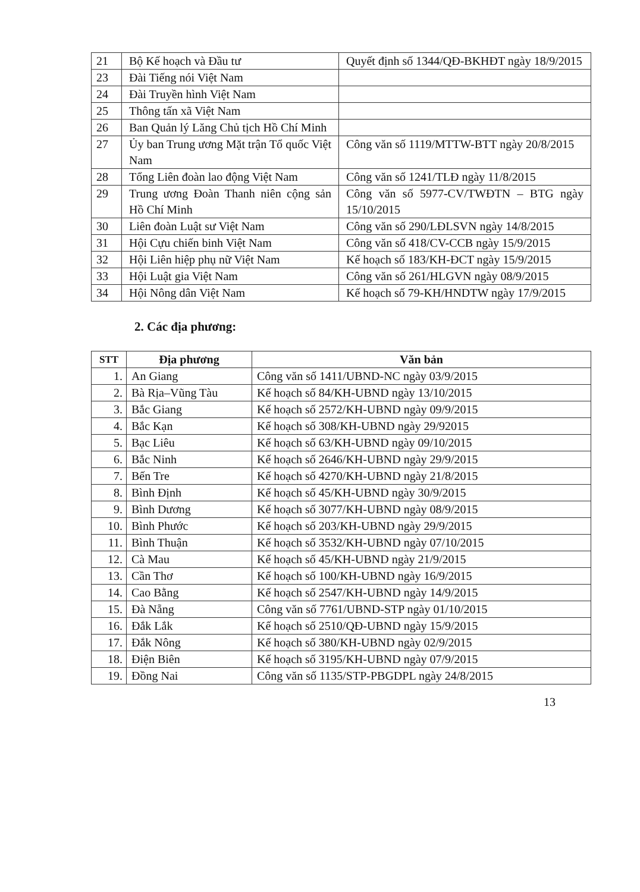| 21 | Bộ Kế hoạch và Đầu tư | Quyết định số 1344/QĐ-BKHĐT ngày 18/9/2015 |
| 23 | Đài Tiếng nói Việt Nam | |
| 24 | Đài Truyền hình Việt Nam | |
| 25 | Thông tấn xã Việt Nam | |
| 26 | Ban Quản lý Lăng Chủ tịch Hồ Chí Minh | |
| 27 | Ủy ban Trung ương Mặt trận Tổ quốc Việt Nam | Công văn số 1119/MTTW-BTT ngày 20/8/2015 |
| 28 | Tổng Liên đoàn lao động Việt Nam | Công văn số 1241/TLĐ ngày 11/8/2015 |
| 29 | Trung ương Đoàn Thanh niên cộng sản Hồ Chí Minh | Công văn số 5977-CV/TWĐTN – BTG ngày 15/10/2015 |
| 30 | Liên đoàn Luật sư Việt Nam | Công văn số 290/LĐLSVN ngày 14/8/2015 |
| 31 | Hội Cựu chiến binh Việt Nam | Công văn số 418/CV-CCB ngày 15/9/2015 |
| 32 | Hội Liên hiệp phụ nữ Việt Nam | Kế hoạch số 183/KH-ĐCT ngày 15/9/2015 |
| 33 | Hội Luật gia Việt Nam | Công văn số 261/HLGVN ngày 08/9/2015 |
| 34 | Hội Nông dân Việt Nam | Kế hoạch số 79-KH/HNDTW ngày 17/9/2015 |
2. Các địa phương:
| STT | Địa phương | Văn bản |
| --- | --- | --- |
| 1. | An Giang | Công văn số 1411/UBND-NC ngày 03/9/2015 |
| 2. | Bà Rịa–Vũng Tàu | Kế hoạch số 84/KH-UBND ngày 13/10/2015 |
| 3. | Bắc Giang | Kế hoạch số 2572/KH-UBND ngày 09/9/2015 |
| 4. | Bắc Kạn | Kế hoạch số 308/KH-UBND ngày 29/92015 |
| 5. | Bạc Liêu | Kế hoạch số 63/KH-UBND ngày 09/10/2015 |
| 6. | Bắc Ninh | Kế hoạch số 2646/KH-UBND ngày 29/9/2015 |
| 7. | Bến Tre | Kế hoạch số 4270/KH-UBND ngày 21/8/2015 |
| 8. | Bình Định | Kế hoạch số 45/KH-UBND ngày 30/9/2015 |
| 9. | Bình Dương | Kế hoạch số 3077/KH-UBND ngày 08/9/2015 |
| 10. | Bình Phước | Kế hoạch số 203/KH-UBND ngày 29/9/2015 |
| 11. | Bình Thuận | Kế hoạch số 3532/KH-UBND ngày 07/10/2015 |
| 12. | Cà Mau | Kế hoạch số 45/KH-UBND ngày 21/9/2015 |
| 13. | Cần Thơ | Kế hoạch số 100/KH-UBND ngày 16/9/2015 |
| 14. | Cao Bằng | Kế hoạch số 2547/KH-UBND ngày 14/9/2015 |
| 15. | Đà Nẵng | Công văn số 7761/UBND-STP ngày 01/10/2015 |
| 16. | Đắk Lắk | Kế hoạch số 2510/QĐ-UBND ngày 15/9/2015 |
| 17. | Đắk Nông | Kế hoạch số 380/KH-UBND ngày 02/9/2015 |
| 18. | Điện Biên | Kế hoạch số 3195/KH-UBND ngày 07/9/2015 |
| 19. | Đồng Nai | Công văn số 1135/STP-PBGDPL ngày 24/8/2015 |
13